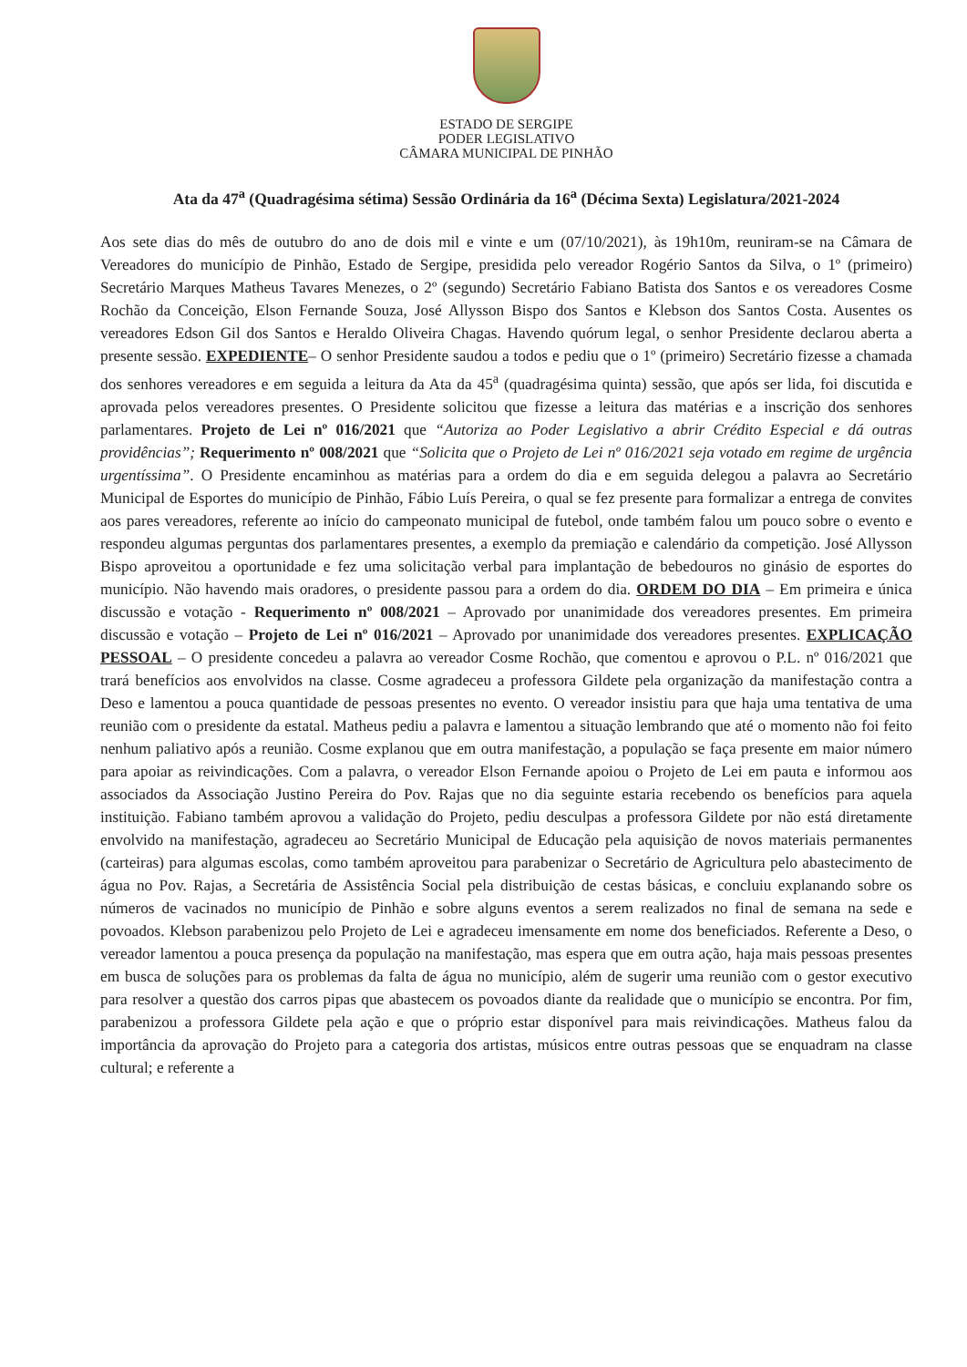ESTADO DE SERGIPE
PODER LEGISLATIVO
CÂMARA MUNICIPAL DE PINHÃO
Ata da 47<sup>a</sup> (Quadragésima sétima) Sessão Ordinária da 16<sup>a</sup> (Décima Sexta) Legislatura/2021-2024
Aos sete dias do mês de outubro do ano de dois mil e vinte e um (07/10/2021), às 19h10m, reuniram-se na Câmara de Vereadores do município de Pinhão, Estado de Sergipe, presidida pelo vereador Rogério Santos da Silva, o 1º (primeiro) Secretário Marques Matheus Tavares Menezes, o 2º (segundo) Secretário Fabiano Batista dos Santos e os vereadores Cosme Rochão da Conceição, Elson Fernande Souza, José Allysson Bispo dos Santos e Klebson dos Santos Costa. Ausentes os vereadores Edson Gil dos Santos e Heraldo Oliveira Chagas. Havendo quórum legal, o senhor Presidente declarou aberta a presente sessão. EXPEDIENTE– O senhor Presidente saudou a todos e pediu que o 1º (primeiro) Secretário fizesse a chamada dos senhores vereadores e em seguida a leitura da Ata da 45<sup>a</sup> (quadragésima quinta) sessão, que após ser lida, foi discutida e aprovada pelos vereadores presentes. O Presidente solicitou que fizesse a leitura das matérias e a inscrição dos senhores parlamentares. Projeto de Lei nº 016/2021 que “Autoriza ao Poder Legislativo a abrir Crédito Especial e dá outras providências”; Requerimento nº 008/2021 que “Solicita que o Projeto de Lei nº 016/2021 seja votado em regime de urgência urgentíssima”. O Presidente encaminhou as matérias para a ordem do dia e em seguida delegou a palavra ao Secretário Municipal de Esportes do município de Pinhão, Fábio Luís Pereira, o qual se fez presente para formalizar a entrega de convites aos pares vereadores, referente ao início do campeonato municipal de futebol, onde também falou um pouco sobre o evento e respondeu algumas perguntas dos parlamentares presentes, a exemplo da premiação e calendário da competição. José Allysson Bispo aproveitou a oportunidade e fez uma solicitação verbal para implantação de bebedouros no ginásio de esportes do município. Não havendo mais oradores, o presidente passou para a ordem do dia. ORDEM DO DIA – Em primeira e única discussão e votação - Requerimento nº 008/2021 – Aprovado por unanimidade dos vereadores presentes. Em primeira discussão e votação – Projeto de Lei nº 016/2021 – Aprovado por unanimidade dos vereadores presentes. EXPLICAÇÃO PESSOAL – O presidente concedeu a palavra ao vereador Cosme Rochão, que comentou e aprovou o P.L. nº 016/2021 que trará benefícios aos envolvidos na classe. Cosme agradeceu a professora Gildete pela organização da manifestação contra a Deso e lamentou a pouca quantidade de pessoas presentes no evento. O vereador insistiu para que haja uma tentativa de uma reunião com o presidente da estatal. Matheus pediu a palavra e lamentou a situação lembrando que até o momento não foi feito nenhum paliativo após a reunião. Cosme explanou que em outra manifestação, a população se faça presente em maior número para apoiar as reivindicações. Com a palavra, o vereador Elson Fernande apoiou o Projeto de Lei em pauta e informou aos associados da Associação Justino Pereira do Pov. Rajas que no dia seguinte estaria recebendo os benefícios para aquela instituição. Fabiano também aprovou a validação do Projeto, pediu desculpas a professora Gildete por não está diretamente envolvido na manifestação, agradeceu ao Secretário Municipal de Educação pela aquisição de novos materiais permanentes (carteiras) para algumas escolas, como também aproveitou para parabenizar o Secretário de Agricultura pelo abastecimento de água no Pov. Rajas, a Secretária de Assistência Social pela distribuição de cestas básicas, e concluiu explanando sobre os números de vacinados no município de Pinhão e sobre alguns eventos a serem realizados no final de semana na sede e povoados. Klebson parabenizou pelo Projeto de Lei e agradeceu imensamente em nome dos beneficiados. Referente a Deso, o vereador lamentou a pouca presença da população na manifestação, mas espera que em outra ação, haja mais pessoas presentes em busca de soluções para os problemas da falta de água no município, além de sugerir uma reunião com o gestor executivo para resolver a questão dos carros pipas que abastecem os povoados diante da realidade que o município se encontra. Por fim, parabenizou a professora Gildete pela ação e que o próprio estar disponível para mais reivindicações. Matheus falou da importância da aprovação do Projeto para a categoria dos artistas, músicos entre outras pessoas que se enquadram na classe cultural; e referente a